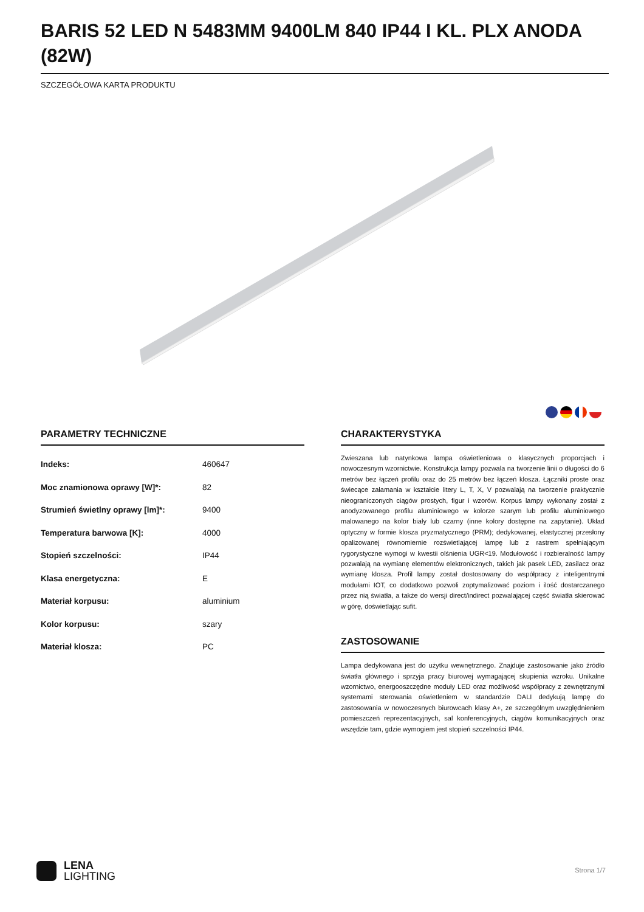BARIS 52 LED N 5483MM 9400LM 840 IP44 I KL. PLX ANODA (82W)
SZCZEGÓŁOWA KARTA PRODUKTU
PARAMETRY TECHNICZNE
| Indeks: | 460647 |
| Moc znamionowa oprawy [W]*: | 82 |
| Strumień świetlny oprawy [lm]*: | 9400 |
| Temperatura barwowa [K]: | 4000 |
| Stopień szczelności: | IP44 |
| Klasa energetyczna: | E |
| Materiał korpusu: | aluminium |
| Kolor korpusu: | szary |
| Materiał klosza: | PC |
CHARAKTERYSTYKA
Zwieszana lub natynkowa lampa oświetleniowa o klasycznych proporcjach i nowoczesnym wzornictwie. Konstrukcja lampy pozwala na tworzenie linii o długości do 6 metrów bez łączeń profilu oraz do 25 metrów bez łączeń klosza. Łączniki proste oraz świecące załamania w kształcie litery L, T, X, V pozwalają na tworzenie praktycznie nieograniczonych ciągów prostych, figur i wzorów. Korpus lampy wykonany został z anodyzowanego profilu aluminiowego w kolorze szarym lub profilu aluminiowego malowanego na kolor biały lub czarny (inne kolory dostępne na zapytanie). Układ optyczny w formie klosza pryzmatycznego (PRM); dedykowanej, elastycznej przesłony opalizowanej równomiernie rozświetlającej lampę lub z rastrem spełniającym rygorystyczne wymogi w kwestii olśnienia UGR<19. Modułowość i rozbieralność lampy pozwalają na wymianę elementów elektronicznych, takich jak pasek LED, zasilacz oraz wymianę klosza. Profil lampy został dostosowany do współpracy z inteligentnymi modułami IOT, co dodatkowo pozwoli zoptymalizować poziom i ilość dostarczanego przez nią światła, a także do wersji direct/indirect pozwalającej część światła skierować w górę, doświetlając sufit.
ZASTOSOWANIE
Lampa dedykowana jest do użytku wewnętrznego. Znajduje zastosowanie jako źródło światła głównego i sprzyja pracy biurowej wymagającej skupienia wzroku. Unikalne wzornictwo, energooszczędne moduły LED oraz możliwość współpracy z zewnętrznymi systemami sterowania oświetleniem w standardzie DALI dedykują lampę do zastosowania w nowoczesnych biurowcach klasy A+, ze szczególnym uwzględnieniem pomieszczeń reprezentacyjnych, sal konferencyjnych, ciągów komunikacyjnych oraz wszędzie tam, gdzie wymogiem jest stopień szczelności IP44.
LENA
LIGHTING
Strona 1/7